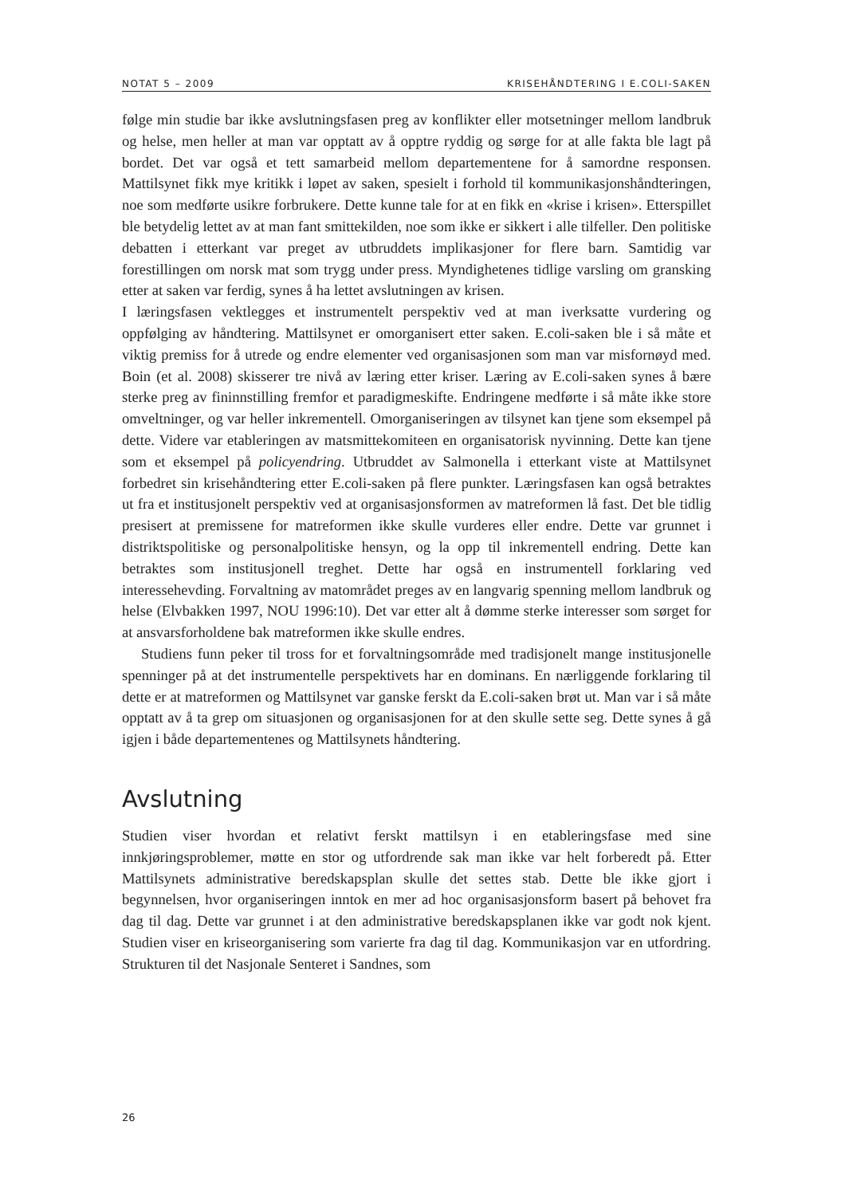NOTAT 5 – 2009 KRISEHÅNDTERING I E.COLI-SAKEN
følge min studie bar ikke avslutningsfasen preg av konflikter eller motsetninger mellom landbruk og helse, men heller at man var opptatt av å opptre ryddig og sørge for at alle fakta ble lagt på bordet. Det var også et tett samarbeid mellom departementene for å samordne responsen. Mattilsynet fikk mye kritikk i løpet av saken, spesielt i forhold til kommunikasjonshåndteringen, noe som medførte usikre forbrukere. Dette kunne tale for at en fikk en «krise i krisen». Etterspillet ble betydelig lettet av at man fant smittekilden, noe som ikke er sikkert i alle tilfeller. Den politiske debatten i etterkant var preget av utbruddets implikasjoner for flere barn. Samtidig var forestillingen om norsk mat som trygg under press. Myndighetenes tidlige varsling om gransking etter at saken var ferdig, synes å ha lettet avslutningen av krisen.
I læringsfasen vektlegges et instrumentelt perspektiv ved at man iverksatte vurdering og oppfølging av håndtering. Mattilsynet er omorganisert etter saken. E.coli-saken ble i så måte et viktig premiss for å utrede og endre elementer ved organisasjonen som man var misfornøyd med. Boin (et al. 2008) skisserer tre nivå av læring etter kriser. Læring av E.coli-saken synes å bære sterke preg av fininnstilling fremfor et paradigmeskifte. Endringene medførte i så måte ikke store omveltninger, og var heller inkrementell. Omorganiseringen av tilsynet kan tjene som eksempel på dette. Videre var etableringen av matsmittekomiteen en organisatorisk nyvinning. Dette kan tjene som et eksempel på policyendring. Utbruddet av Salmonella i etterkant viste at Mattilsynet forbedret sin krisehåndtering etter E.coli-saken på flere punkter. Læringsfasen kan også betraktes ut fra et institusjonelt perspektiv ved at organisasjonsformen av matreformen lå fast. Det ble tidlig presisert at premissene for matreformen ikke skulle vurderes eller endre. Dette var grunnet i distriktspolitiske og personalpolitiske hensyn, og la opp til inkrementell endring. Dette kan betraktes som institusjonell treghet. Dette har også en instrumentell forklaring ved interessehevding. Forvaltning av matområdet preges av en langvarig spenning mellom landbruk og helse (Elvbakken 1997, NOU 1996:10). Det var etter alt å dømme sterke interesser som sørget for at ansvarsforholdene bak matreformen ikke skulle endres.
Studiens funn peker til tross for et forvaltningsområde med tradisjonelt mange institusjonelle spenninger på at det instrumentelle perspektivets har en dominans. En nærliggende forklaring til dette er at matreformen og Mattilsynet var ganske ferskt da E.coli-saken brøt ut. Man var i så måte opptatt av å ta grep om situasjonen og organisasjonen for at den skulle sette seg. Dette synes å gå igjen i både departementenes og Mattilsynets håndtering.
Avslutning
Studien viser hvordan et relativt ferskt mattilsyn i en etableringsfase med sine innkjøringsproblemer, møtte en stor og utfordrende sak man ikke var helt forberedt på. Etter Mattilsynets administrative beredskapsplan skulle det settes stab. Dette ble ikke gjort i begynnelsen, hvor organiseringen inntok en mer ad hoc organisasjonsform basert på behovet fra dag til dag. Dette var grunnet i at den administrative beredskapsplanen ikke var godt nok kjent. Studien viser en kriseorganisering som varierte fra dag til dag. Kommunikasjon var en utfordring. Strukturen til det Nasjonale Senteret i Sandnes, som
26